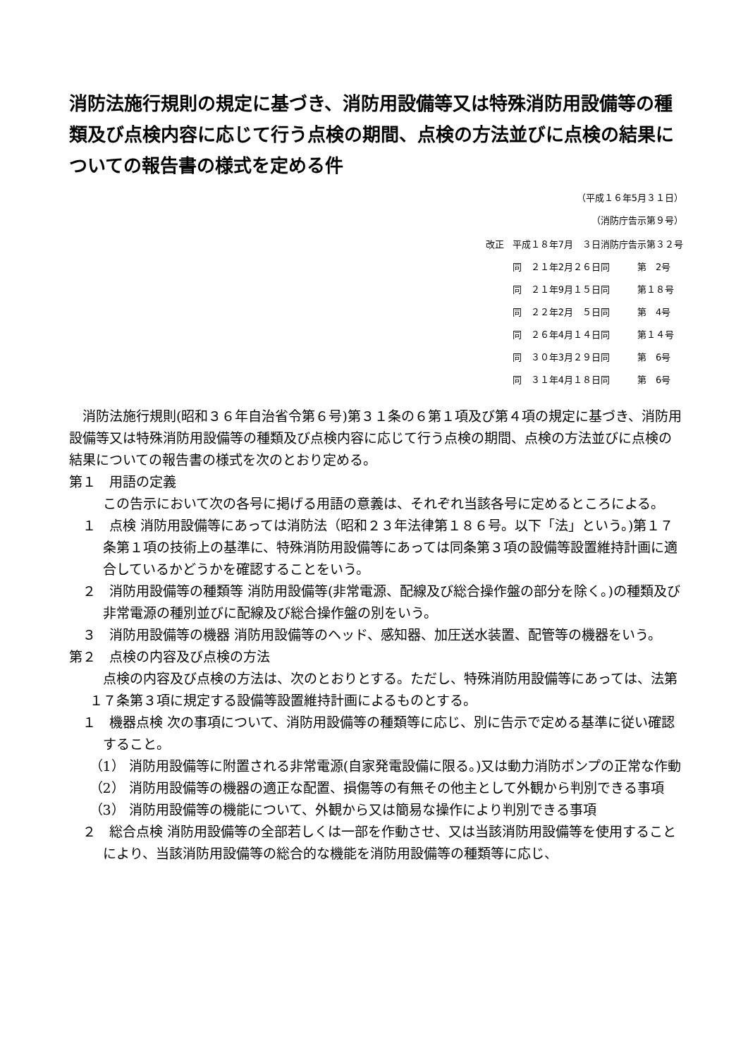消防法施行規則の規定に基づき、消防用設備等又は特殊消防用設備等の種類及び点検内容に応じて行う点検の期間、点検の方法並びに点検の結果についての報告書の様式を定める件
（平成１６年5月３１日）
（消防庁告示第９号）
| 改正 | 平成１８年7月 ３日消防庁告示第３２号 |
| | 同 ２１年2月２６日同 第 2号 |
| | 同 ２１年9月１５日同 第１８号 |
| | 同 ２２年2月 ５日同 第 4号 |
| | 同 ２６年4月１４日同 第１４号 |
| | 同 ３０年3月２９日同 第 6号 |
| | 同 ３１年4月１８日同 第 6号 |
消防法施行規則(昭和３６年自治省令第６号)第３１条の６第１項及び第４項の規定に基づき、消防用設備等又は特殊消防用設備等の種類及び点検内容に応じて行う点検の期間、点検の方法並びに点検の結果についての報告書の様式を次のとおり定める。
第１　用語の定義
この告示において次の各号に掲げる用語の意義は、それぞれ当該各号に定めるところによる。
１　点検 消防用設備等にあっては消防法（昭和２３年法律第１８６号。以下「法」という。)第１７条第１項の技術上の基準に、特殊消防用設備等にあっては同条第３項の設備等設置維持計画に適合しているかどうかを確認することをいう。
２　消防用設備等の種類等 消防用設備等(非常電源、配線及び総合操作盤の部分を除く。)の種類及び非常電源の種別並びに配線及び総合操作盤の別をいう。
３　消防用設備等の機器 消防用設備等のヘッド、感知器、加圧送水装置、配管等の機器をいう。
第２　点検の内容及び点検の方法
点検の内容及び点検の方法は、次のとおりとする。ただし、特殊消防用設備等にあっては、法第１７条第３項に規定する設備等設置維持計画によるものとする。
１　機器点検 次の事項について、消防用設備等の種類等に応じ、別に告示で定める基準に従い確認すること。
（1） 消防用設備等に附置される非常電源(自家発電設備に限る。)又は動力消防ポンプの正常な作動
（2） 消防用設備等の機器の適正な配置、損傷等の有無その他主として外観から判別できる事項
（3） 消防用設備等の機能について、外観から又は簡易な操作により判別できる事項
２　総合点検 消防用設備等の全部若しくは一部を作動させ、又は当該消防用設備等を使用することにより、当該消防用設備等の総合的な機能を消防用設備等の種類等に応じ、